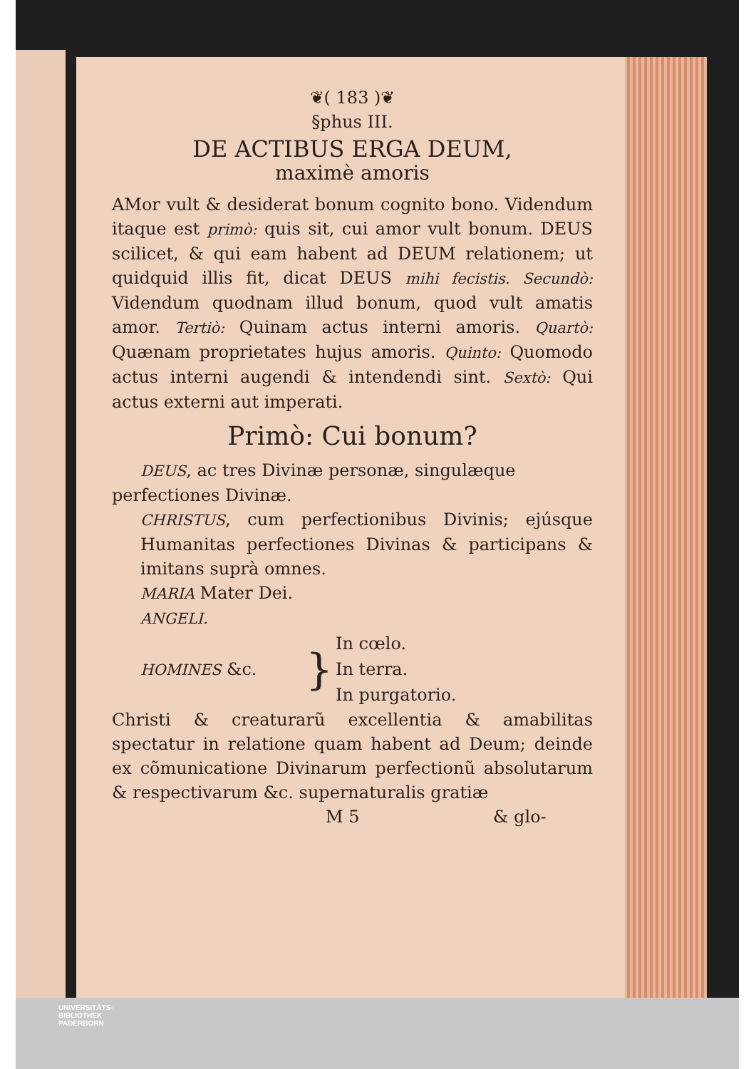❦( 183 )❦
§phus III.
DE ACTIBUS ERGA DEUM,
maximè amoris
AMor vult & desiderat bonum cognito bono. Videndum itaque est primò: quis sit, cui amor vult bonum. DEUS scilicet, & qui eam habent ad DEUM relationem; ut quidquid illis fit, dicat DEUS mihi fecistis. Secundò: Videndum quodnam illud bonum, quod vult amatis amor. Tertiò: Quinam actus interni amoris. Quartò: Quænam proprietates hujus amoris. Quinto: Quomodo actus interni augendi & intendendi sint. Sextò: Qui actus externi aut imperati.
Primò: Cui bonum?
DEUS, ac tres Divinæ personæ, singulæque
perfectiones Divinæ.
CHRISTUS, cum perfectionibus Divinis; ejúsque Humanitas perfectiones Divinas & participans & imitans suprà omnes.
MARIA Mater Dei.
ANGELI.
| HOMINES &c. | } | In cœlo. |
| | | In terra. |
| | | In purgatorio. |
Christi & creaturarũ excellentia & amabilitas spectatur in relatione quam habent ad Deum; deinde ex cõmunicatione Divinarum perfectionũ absolutarum & respectivarum &c. supernaturalis gratiæ
M 5 & glo-
UNIVERSITÄTS-
BIBLIOTHEK
PADERBORN